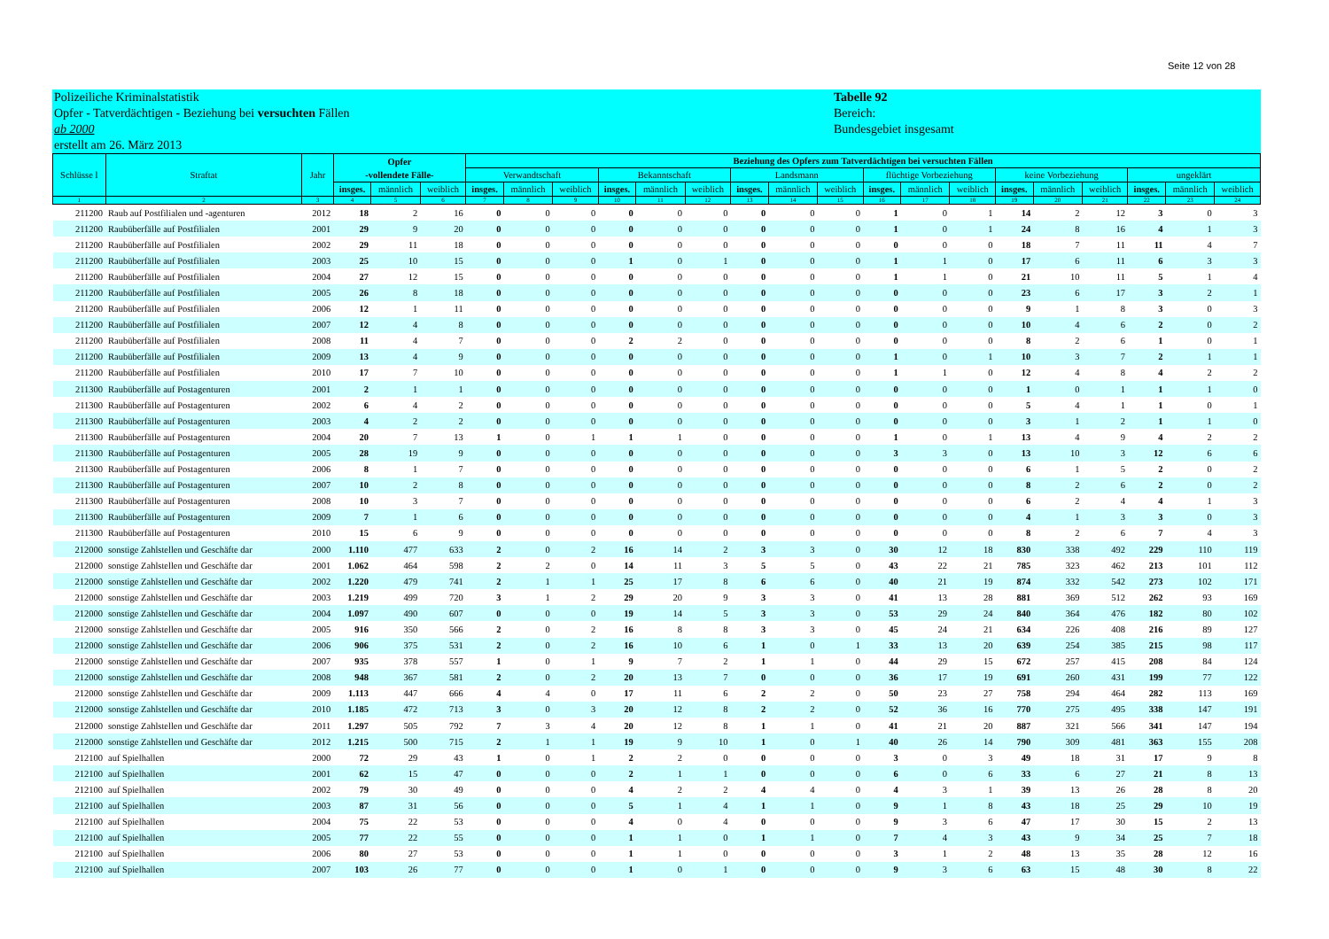Seite 12 von 28
Polizeiliche Kriminalstatistik
Opfer - Tatverdächtigen - Beziehung bei versuchten Fällen
ab 2000
erstellt am 26. März 2013
Tabelle 92
Bereich:
Bundesgebiet insgesamt
| Schlüsse l | Straftat | Jahr | Opfer -vollendete Fälle- | | | Beziehung des Opfers zum Tatverdächtigen bei versuchten Fällen | | | | | | | | | | | | | | | | | |
| --- | --- | --- | --- | --- | --- | --- | --- | --- | --- | --- | --- | --- | --- | --- | --- | --- | --- | --- | --- | --- | --- | --- | --- |
| | | | | | | Verwandtschaft | | | Bekanntschaft | | | Landsmann | | | flüchtige Vorbeziehung | | | keine Vorbeziehung | | | ungeklärt | | |
| | | | insges. | männlich | weiblich | insges. | männlich | weiblich | insges. | männlich | weiblich | insges. | männlich | weiblich | insges. | männlich | weiblich | insges. | männlich | weiblich | insges. | männlich | weiblich |
| 1 | 2 | 3 | 4 | 5 | 6 | 7 | 8 | 9 | 10 | 11 | 12 | 13 | 14 | 15 | 16 | 17 | 18 | 19 | 20 | 21 | 22 | 23 | 24 |
| 211200 | Raub auf Postfilialen und -agenturen | 2012 | 18 | 2 | 16 | 0 | 0 | 0 | 0 | 0 | 0 | 0 | 0 | 0 | 1 | 0 | 1 | 14 | 2 | 12 | 3 | 0 | 3 |
| 211200 | Raubüberfälle auf Postfilialen | 2001 | 29 | 9 | 20 | 0 | 0 | 0 | 0 | 0 | 0 | 0 | 0 | 0 | 1 | 0 | 1 | 24 | 8 | 16 | 4 | 1 | 3 |
| 211200 | Raubüberfälle auf Postfilialen | 2002 | 29 | 11 | 18 | 0 | 0 | 0 | 0 | 0 | 0 | 0 | 0 | 0 | 0 | 0 | 0 | 18 | 7 | 11 | 11 | 4 | 7 |
| 211200 | Raubüberfälle auf Postfilialen | 2003 | 25 | 10 | 15 | 0 | 0 | 0 | 1 | 0 | 1 | 0 | 0 | 0 | 1 | 1 | 0 | 17 | 6 | 11 | 6 | 3 | 3 |
| 211200 | Raubüberfälle auf Postfilialen | 2004 | 27 | 12 | 15 | 0 | 0 | 0 | 0 | 0 | 0 | 0 | 0 | 0 | 1 | 1 | 0 | 21 | 10 | 11 | 5 | 1 | 4 |
| 211200 | Raubüberfälle auf Postfilialen | 2005 | 26 | 8 | 18 | 0 | 0 | 0 | 0 | 0 | 0 | 0 | 0 | 0 | 0 | 0 | 0 | 23 | 6 | 17 | 3 | 2 | 1 |
| 211200 | Raubüberfälle auf Postfilialen | 2006 | 12 | 1 | 11 | 0 | 0 | 0 | 0 | 0 | 0 | 0 | 0 | 0 | 0 | 0 | 0 | 9 | 1 | 8 | 3 | 0 | 3 |
| 211200 | Raubüberfälle auf Postfilialen | 2007 | 12 | 4 | 8 | 0 | 0 | 0 | 0 | 0 | 0 | 0 | 0 | 0 | 0 | 0 | 0 | 10 | 4 | 6 | 2 | 0 | 2 |
| 211200 | Raubüberfälle auf Postfilialen | 2008 | 11 | 4 | 7 | 0 | 0 | 0 | 2 | 2 | 0 | 0 | 0 | 0 | 0 | 0 | 0 | 8 | 2 | 6 | 1 | 0 | 1 |
| 211200 | Raubüberfälle auf Postfilialen | 2009 | 13 | 4 | 9 | 0 | 0 | 0 | 0 | 0 | 0 | 0 | 0 | 0 | 1 | 0 | 1 | 10 | 3 | 7 | 2 | 1 | 1 |
| 211200 | Raubüberfälle auf Postfilialen | 2010 | 17 | 7 | 10 | 0 | 0 | 0 | 0 | 0 | 0 | 0 | 0 | 0 | 1 | 1 | 0 | 12 | 4 | 8 | 4 | 2 | 2 |
| 211300 | Raubüberfälle auf Postagenturen | 2001 | 2 | 1 | 1 | 0 | 0 | 0 | 0 | 0 | 0 | 0 | 0 | 0 | 0 | 0 | 0 | 1 | 0 | 1 | 1 | 1 | 0 |
| 211300 | Raubüberfälle auf Postagenturen | 2002 | 6 | 4 | 2 | 0 | 0 | 0 | 0 | 0 | 0 | 0 | 0 | 0 | 0 | 0 | 0 | 5 | 4 | 1 | 1 | 0 | 1 |
| 211300 | Raubüberfälle auf Postagenturen | 2003 | 4 | 2 | 2 | 0 | 0 | 0 | 0 | 0 | 0 | 0 | 0 | 0 | 0 | 0 | 0 | 3 | 1 | 2 | 1 | 1 | 0 |
| 211300 | Raubüberfälle auf Postagenturen | 2004 | 20 | 7 | 13 | 1 | 0 | 1 | 1 | 1 | 0 | 0 | 0 | 0 | 1 | 0 | 1 | 13 | 4 | 9 | 4 | 2 | 2 |
| 211300 | Raubüberfälle auf Postagenturen | 2005 | 28 | 19 | 9 | 0 | 0 | 0 | 0 | 0 | 0 | 0 | 0 | 0 | 3 | 3 | 0 | 13 | 10 | 3 | 12 | 6 | 6 |
| 211300 | Raubüberfälle auf Postagenturen | 2006 | 8 | 1 | 7 | 0 | 0 | 0 | 0 | 0 | 0 | 0 | 0 | 0 | 0 | 0 | 0 | 6 | 1 | 5 | 2 | 0 | 2 |
| 211300 | Raubüberfälle auf Postagenturen | 2007 | 10 | 2 | 8 | 0 | 0 | 0 | 0 | 0 | 0 | 0 | 0 | 0 | 0 | 0 | 0 | 8 | 2 | 6 | 2 | 0 | 2 |
| 211300 | Raubüberfälle auf Postagenturen | 2008 | 10 | 3 | 7 | 0 | 0 | 0 | 0 | 0 | 0 | 0 | 0 | 0 | 0 | 0 | 0 | 6 | 2 | 4 | 4 | 1 | 3 |
| 211300 | Raubüberfälle auf Postagenturen | 2009 | 7 | 1 | 6 | 0 | 0 | 0 | 0 | 0 | 0 | 0 | 0 | 0 | 0 | 0 | 0 | 4 | 1 | 3 | 3 | 0 | 3 |
| 211300 | Raubüberfälle auf Postagenturen | 2010 | 15 | 6 | 9 | 0 | 0 | 0 | 0 | 0 | 0 | 0 | 0 | 0 | 0 | 0 | 0 | 8 | 2 | 6 | 7 | 4 | 3 |
| 212000 | sonstige Zahlstellen und Geschäfte dar | 2000 | 1.110 | 477 | 633 | 2 | 0 | 2 | 16 | 14 | 2 | 3 | 3 | 0 | 30 | 12 | 18 | 830 | 338 | 492 | 229 | 110 | 119 |
| 212000 | sonstige Zahlstellen und Geschäfte dar | 2001 | 1.062 | 464 | 598 | 2 | 2 | 0 | 14 | 11 | 3 | 5 | 5 | 0 | 43 | 22 | 21 | 785 | 323 | 462 | 213 | 101 | 112 |
| 212000 | sonstige Zahlstellen und Geschäfte dar | 2002 | 1.220 | 479 | 741 | 2 | 1 | 1 | 25 | 17 | 8 | 6 | 6 | 0 | 40 | 21 | 19 | 874 | 332 | 542 | 273 | 102 | 171 |
| 212000 | sonstige Zahlstellen und Geschäfte dar | 2003 | 1.219 | 499 | 720 | 3 | 1 | 2 | 29 | 20 | 9 | 3 | 3 | 0 | 41 | 13 | 28 | 881 | 369 | 512 | 262 | 93 | 169 |
| 212000 | sonstige Zahlstellen und Geschäfte dar | 2004 | 1.097 | 490 | 607 | 0 | 0 | 0 | 19 | 14 | 5 | 3 | 3 | 0 | 53 | 29 | 24 | 840 | 364 | 476 | 182 | 80 | 102 |
| 212000 | sonstige Zahlstellen und Geschäfte dar | 2005 | 916 | 350 | 566 | 2 | 0 | 2 | 16 | 8 | 8 | 3 | 3 | 0 | 45 | 24 | 21 | 634 | 226 | 408 | 216 | 89 | 127 |
| 212000 | sonstige Zahlstellen und Geschäfte dar | 2006 | 906 | 375 | 531 | 2 | 0 | 2 | 16 | 10 | 6 | 1 | 0 | 1 | 33 | 13 | 20 | 639 | 254 | 385 | 215 | 98 | 117 |
| 212000 | sonstige Zahlstellen und Geschäfte dar | 2007 | 935 | 378 | 557 | 1 | 0 | 1 | 9 | 7 | 2 | 1 | 1 | 0 | 44 | 29 | 15 | 672 | 257 | 415 | 208 | 84 | 124 |
| 212000 | sonstige Zahlstellen und Geschäfte dar | 2008 | 948 | 367 | 581 | 2 | 0 | 2 | 20 | 13 | 7 | 0 | 0 | 0 | 36 | 17 | 19 | 691 | 260 | 431 | 199 | 77 | 122 |
| 212000 | sonstige Zahlstellen und Geschäfte dar | 2009 | 1.113 | 447 | 666 | 4 | 4 | 0 | 17 | 11 | 6 | 2 | 2 | 0 | 50 | 23 | 27 | 758 | 294 | 464 | 282 | 113 | 169 |
| 212000 | sonstige Zahlstellen und Geschäfte dar | 2010 | 1.185 | 472 | 713 | 3 | 0 | 3 | 20 | 12 | 8 | 2 | 2 | 0 | 52 | 36 | 16 | 770 | 275 | 495 | 338 | 147 | 191 |
| 212000 | sonstige Zahlstellen und Geschäfte dar | 2011 | 1.297 | 505 | 792 | 7 | 3 | 4 | 20 | 12 | 8 | 1 | 1 | 0 | 41 | 21 | 20 | 887 | 321 | 566 | 341 | 147 | 194 |
| 212000 | sonstige Zahlstellen und Geschäfte dar | 2012 | 1.215 | 500 | 715 | 2 | 1 | 1 | 19 | 9 | 10 | 1 | 0 | 1 | 40 | 26 | 14 | 790 | 309 | 481 | 363 | 155 | 208 |
| 212100 | auf Spielhallen | 2000 | 72 | 29 | 43 | 1 | 0 | 1 | 2 | 2 | 0 | 0 | 0 | 0 | 3 | 0 | 3 | 49 | 18 | 31 | 17 | 9 | 8 |
| 212100 | auf Spielhallen | 2001 | 62 | 15 | 47 | 0 | 0 | 0 | 2 | 1 | 1 | 0 | 0 | 0 | 6 | 0 | 6 | 33 | 6 | 27 | 21 | 8 | 13 |
| 212100 | auf Spielhallen | 2002 | 79 | 30 | 49 | 0 | 0 | 0 | 4 | 2 | 2 | 4 | 4 | 0 | 4 | 3 | 1 | 39 | 13 | 26 | 28 | 8 | 20 |
| 212100 | auf Spielhallen | 2003 | 87 | 31 | 56 | 0 | 0 | 0 | 5 | 1 | 4 | 1 | 1 | 0 | 9 | 1 | 8 | 43 | 18 | 25 | 29 | 10 | 19 |
| 212100 | auf Spielhallen | 2004 | 75 | 22 | 53 | 0 | 0 | 0 | 4 | 0 | 4 | 0 | 0 | 0 | 9 | 3 | 6 | 47 | 17 | 30 | 15 | 2 | 13 |
| 212100 | auf Spielhallen | 2005 | 77 | 22 | 55 | 0 | 0 | 0 | 1 | 1 | 0 | 1 | 1 | 0 | 7 | 4 | 3 | 43 | 9 | 34 | 25 | 7 | 18 |
| 212100 | auf Spielhallen | 2006 | 80 | 27 | 53 | 0 | 0 | 0 | 1 | 1 | 0 | 0 | 0 | 0 | 3 | 1 | 2 | 48 | 13 | 35 | 28 | 12 | 16 |
| 212100 | auf Spielhallen | 2007 | 103 | 26 | 77 | 0 | 0 | 0 | 1 | 0 | 1 | 0 | 0 | 0 | 9 | 3 | 6 | 63 | 15 | 48 | 30 | 8 | 22 |